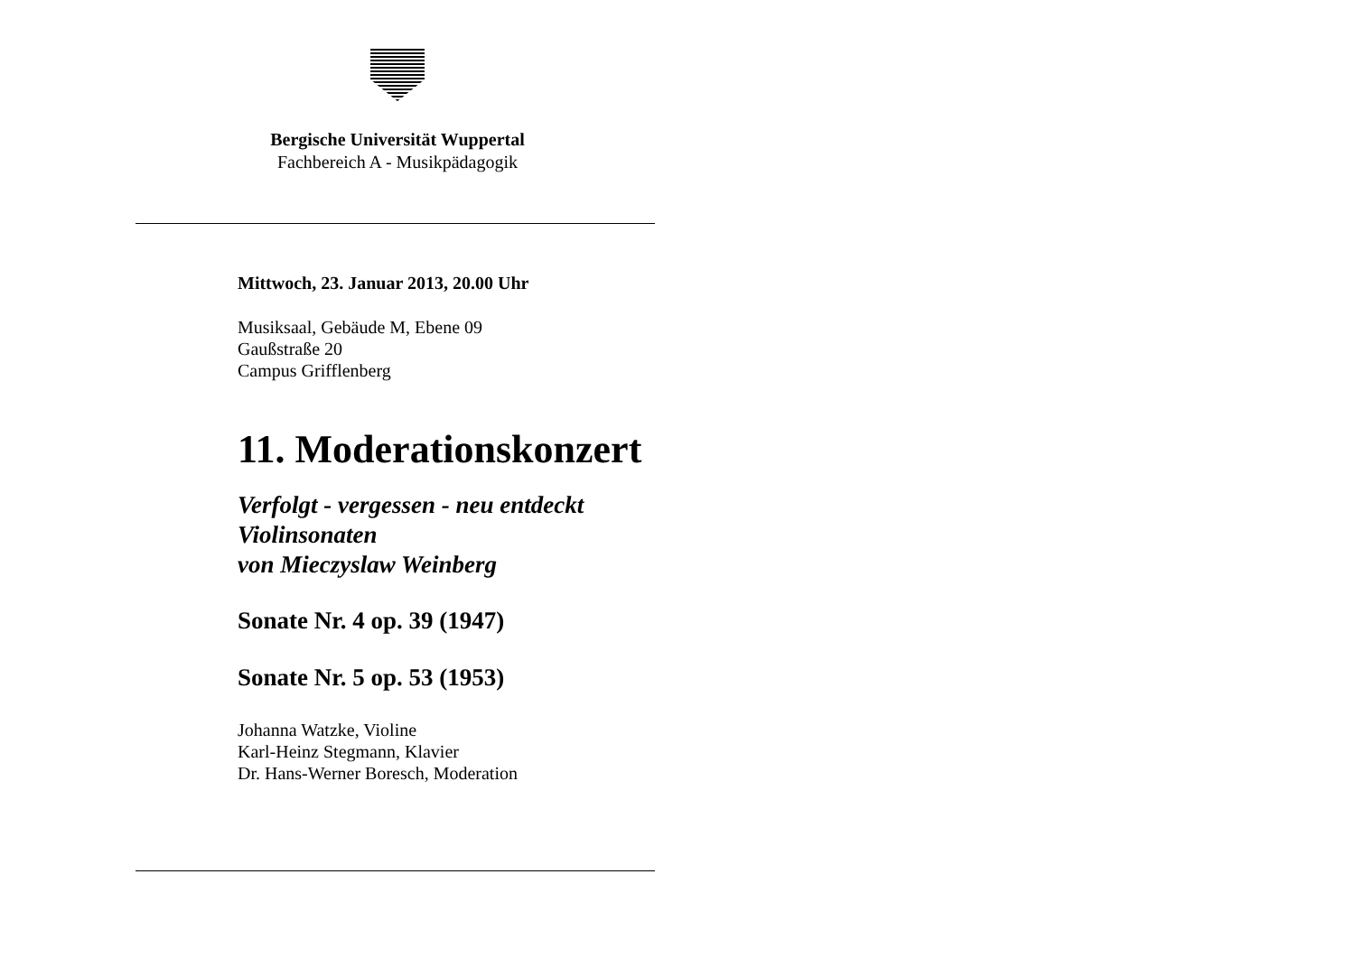Bergische Universität Wuppertal
Fachbereich A - Musikpädagogik
Mittwoch, 23. Januar 2013, 20.00 Uhr
Musiksaal, Gebäude M, Ebene 09
Gaußstraße 20
Campus Grifflenberg
11. Moderationskonzert
Verfolgt - vergessen - neu entdeckt
Violinsonaten
von Mieczyslaw Weinberg
Sonate Nr. 4 op. 39 (1947)
Sonate Nr. 5 op. 53 (1953)
Johanna Watzke, Violine
Karl-Heinz Stegmann, Klavier
Dr. Hans-Werner Boresch, Moderation